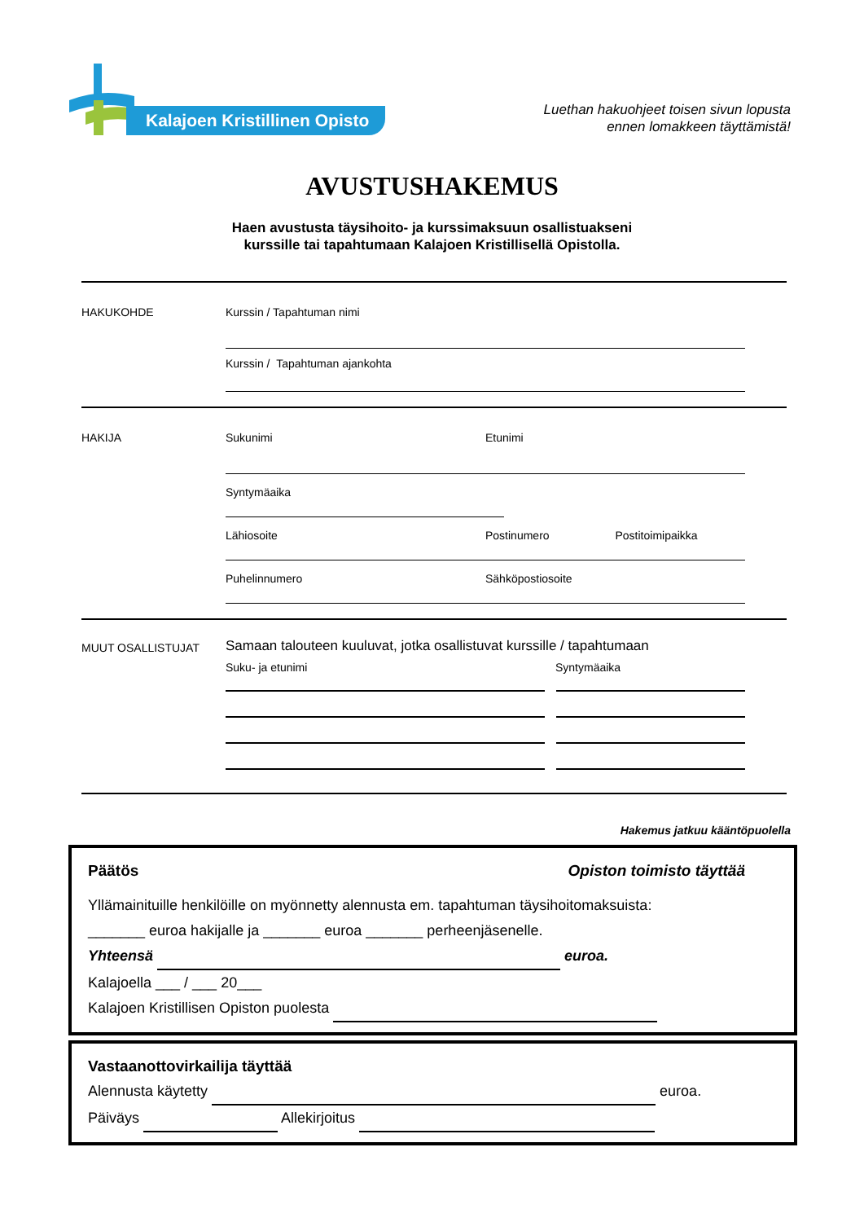Kalajoen Kristillinen Opisto
Luethan hakuohjeet toisen sivun lopusta
ennen lomakkeen täyttämistä!
AVUSTUSHAKEMUS
Haen avustusta täysihoito- ja kurssimaksuun osallistuakseni
kurssille tai tapahtumaan Kalajoen Kristillisellä Opistolla.
HAKUKOHDE
Kurssin / Tapahtuman nimi
Kurssin / Tapahtuman ajankohta
HAKIJA
Sukunimi Etunimi
Syntymäaika
Lähiosoite Postinumero Postitoimipaikka
Puhelinnumero Sähköpostiosoite
MUUT OSALLISTUJAT
Samaan talouteen kuuluvat, jotka osallistuvat kurssille / tapahtumaan
Suku- ja etunimi Syntymäaika
Hakemus jatkuu kääntöpuolella
Päätös Opiston toimisto täyttää
Yllämainituille henkilöille on myönnetty alennusta em. tapahtuman täysihoitomaksuista:
_______ euroa hakijalle ja _______ euroa _______ perheenjäsenelle.
Yhteensä euroa.
Kalajoella ___ / ___ 20___
Kalajoen Kristillisen Opiston puolesta
Vastaanottovirkailija täyttää
Alennusta käytetty euroa.
Päiväys Allekirjoitus